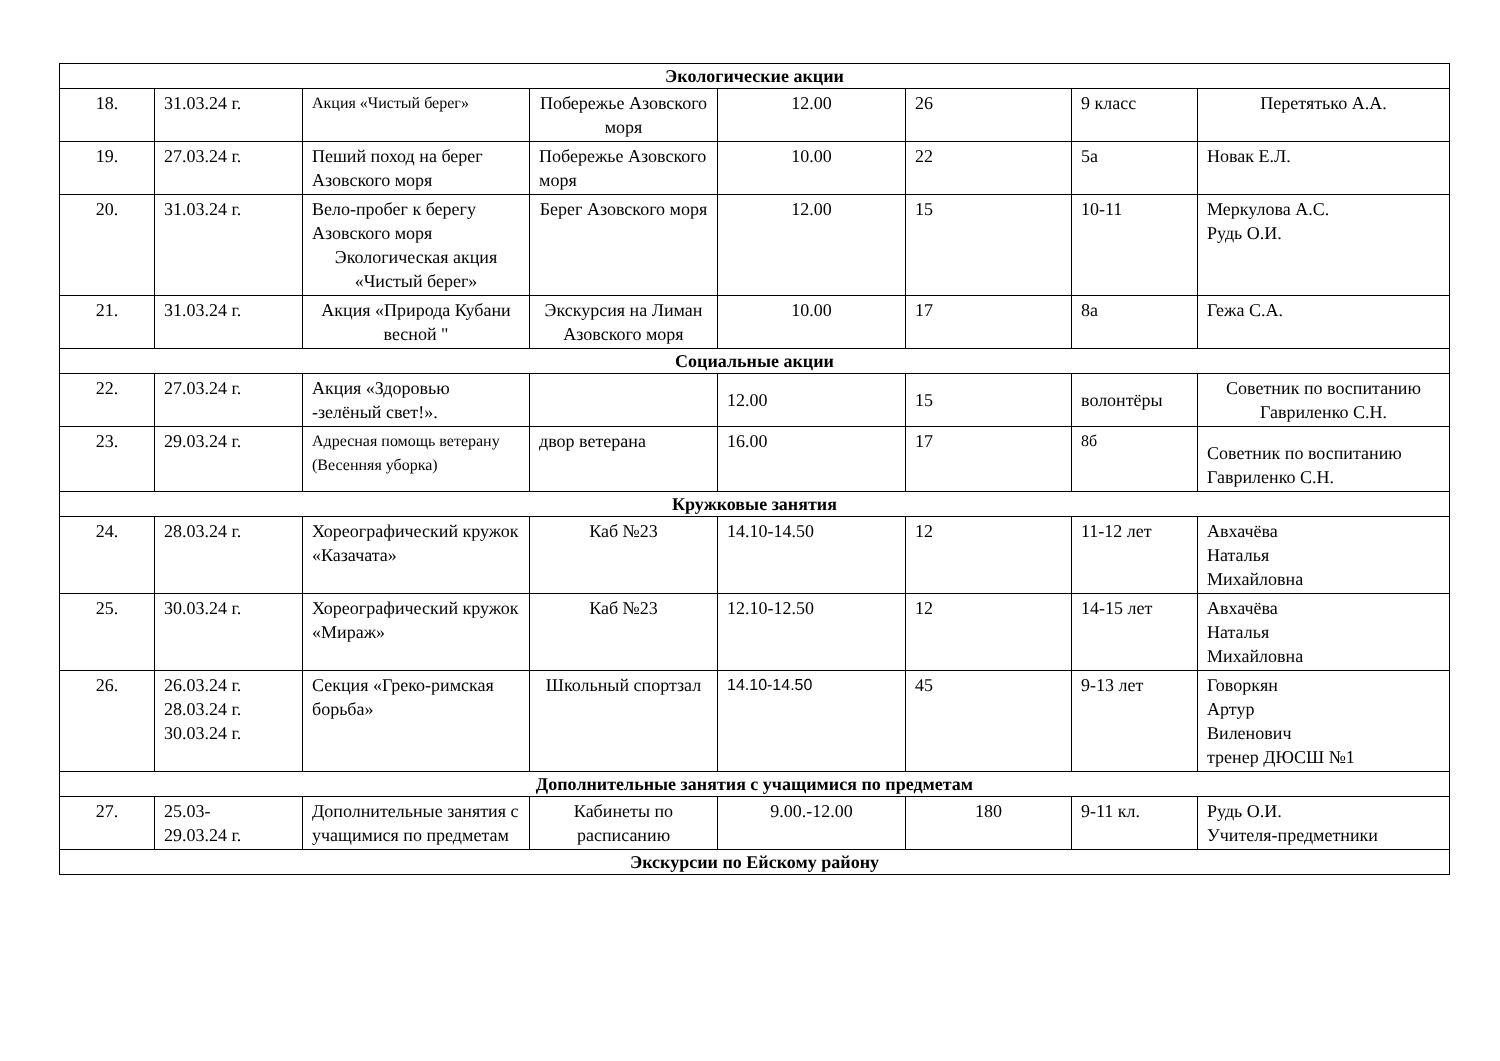| Экологические акции | | | | | | | |
| 18. | 31.03.24 г. | Акция «Чистый берег» | Побережье Азовского моря | 12.00 | 26 | 9 класс | Перетятько А.А. |
| 19. | 27.03.24 г. | Пеший поход на берег Азовского моря | Побережье Азовского моря | 10.00 | 22 | 5а | Новак Е.Л. |
| 20. | 31.03.24 г. | Вело-пробег к берегу Азовского моря Экологическая акция «Чистый берег» | Берег Азовского моря | 12.00 | 15 | 10-11 | Меркулова А.С. Рудь О.И. |
| 21. | 31.03.24 г. | Акция «Природа Кубани весной " | Экскурсия на Лиман Азовского моря | 10.00 | 17 | 8а | Гежа С.А. |
| Социальные акции | | | | | | | |
| 22. | 27.03.24 г. | Акция «Здоровью -зелёный свет!». | | 12.00 | 15 | волонтёры | Советник по воспитанию Гавриленко С.Н. |
| 23. | 29.03.24 г. | Адресная помощь ветерану (Весенняя уборка) | двор ветерана | 16.00 | 17 | 8б | Советник по воспитанию Гавриленко С.Н. |
| Кружковые занятия | | | | | | | |
| 24. | 28.03.24 г. | Хореографический кружок «Казачата» | Каб №23 | 14.10-14.50 | 12 | 11-12 лет | Авхачёва Наталья Михайловна |
| 25. | 30.03.24 г. | Хореографический кружок «Мираж» | Каб №23 | 12.10-12.50 | 12 | 14-15 лет | Авхачёва Наталья Михайловна |
| 26. | 26.03.24 г. 28.03.24 г. 30.03.24 г. | Секция «Греко-римская борьба» | Школьный спортзал | 14.10-14.50 | 45 | 9-13 лет | Говоркян Артур Виленович тренер ДЮСШ №1 |
| Дополнительные занятия с учащимися по предметам | | | | | | | |
| 27. | 25.03- 29.03.24 г. | Дополнительные занятия с учащимися по предметам | Кабинеты по расписанию | 9.00.-12.00 | 180 | 9-11 кл. | Рудь О.И. Учителя-предметники |
| Экскурсии по Ейскому району | | | | | | | |